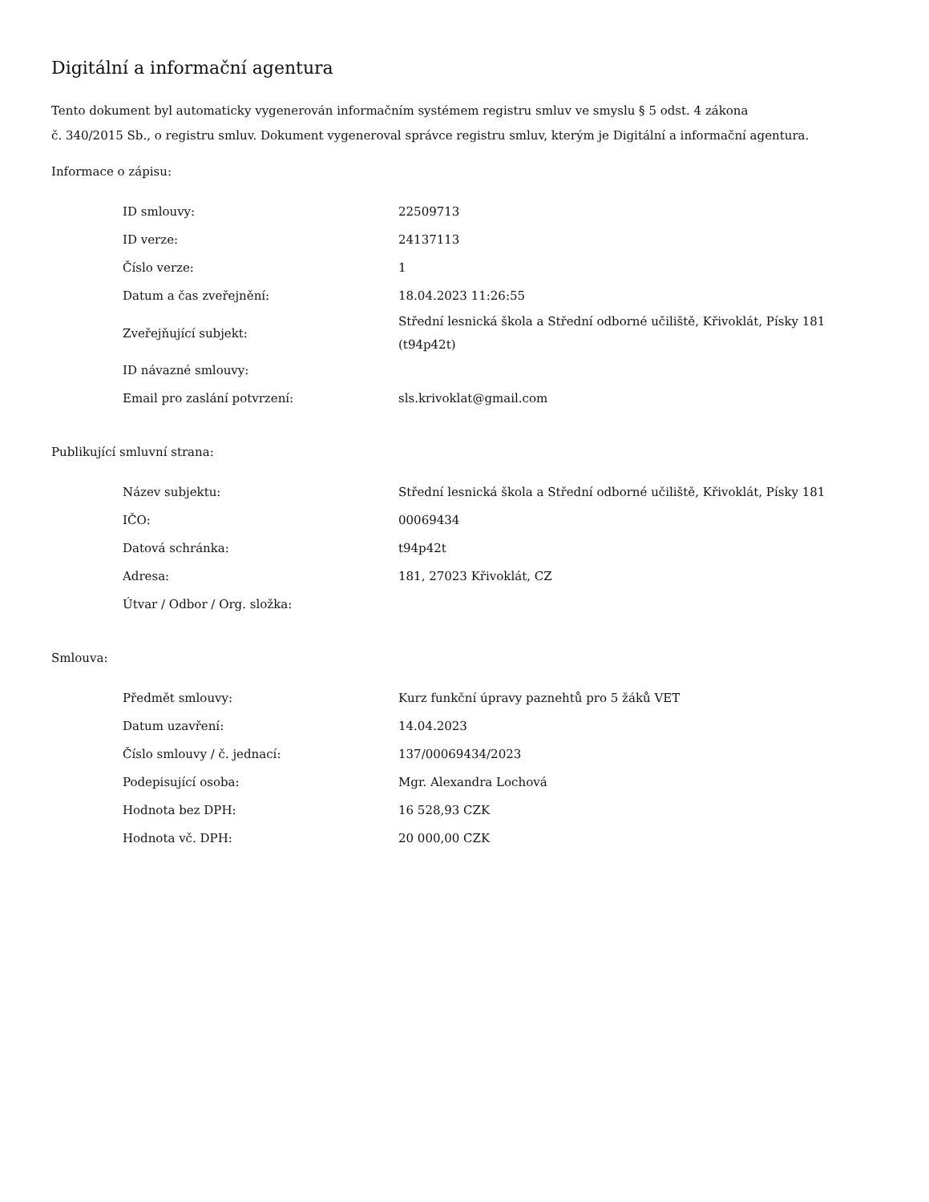Digitální a informační agentura
Tento dokument byl automaticky vygenerován informačním systémem registru smluv ve smyslu § 5 odst. 4 zákona
č. 340/2015 Sb., o registru smluv. Dokument vygeneroval správce registru smluv, kterým je Digitální a informační agentura.
Informace o zápisu:
| ID smlouvy: | 22509713 |
| ID verze: | 24137113 |
| Číslo verze: | 1 |
| Datum a čas zveřejnění: | 18.04.2023 11:26:55 |
| Zveřejňující subjekt: | Střední lesnická škola a Střední odborné učiliště, Křivoklát, Písky 181 (t94p42t) |
| ID návazné smlouvy: | |
| Email pro zaslání potvrzení: | sls.krivoklat@gmail.com |
Publikující smluvní strana:
| Název subjektu: | Střední lesnická škola a Střední odborné učiliště, Křivoklát, Písky 181 |
| IČO: | 00069434 |
| Datová schránka: | t94p42t |
| Adresa: | 181, 27023 Křivoklát, CZ |
| Útvar / Odbor / Org. složka: | |
Smlouva:
| Předmět smlouvy: | Kurz funkční úpravy paznehtů pro 5 žáků VET |
| Datum uzavření: | 14.04.2023 |
| Číslo smlouvy / č. jednací: | 137/00069434/2023 |
| Podepisující osoba: | Mgr. Alexandra Lochová |
| Hodnota bez DPH: | 16 528,93 CZK |
| Hodnota vč. DPH: | 20 000,00 CZK |